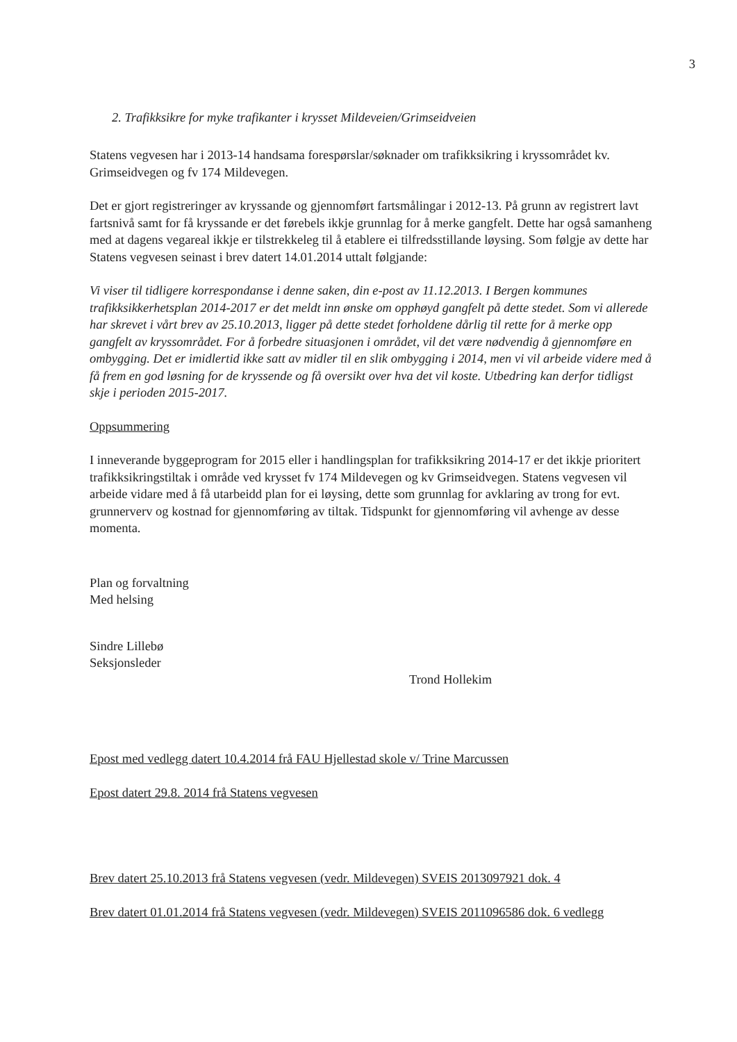3
2. Trafikksikre for myke trafikanter i krysset Mildeveien/Grimseidveien
Statens vegvesen har i 2013-14 handsama forespørslar/søknader om trafikksikring i kryssområdet kv. Grimseidvegen og fv 174 Mildevegen.
Det er gjort registreringer av kryssande og gjennomført fartsmålingar i 2012-13. På grunn av registrert lavt fartsnivå samt for få kryssande er det førebels ikkje grunnlag for å merke gangfelt. Dette har også samanheng med at dagens vegareal ikkje er tilstrekkeleg til å etablere ei tilfredsstillande løysing. Som følgje av dette har Statens vegvesen seinast i brev datert 14.01.2014 uttalt følgjande:
Vi viser til tidligere korrespondanse i denne saken, din e-post av 11.12.2013. I Bergen kommunes trafikksikkerhetsplan 2014-2017 er det meldt inn ønske om opphøyd gangfelt på dette stedet. Som vi allerede har skrevet i vårt brev av 25.10.2013, ligger på dette stedet forholdene dårlig til rette for å merke opp gangfelt av kryssområdet. For å forbedre situasjonen i området, vil det være nødvendig å gjennomføre en ombygging. Det er imidlertid ikke satt av midler til en slik ombygging i 2014, men vi vil arbeide videre med å få frem en god løsning for de kryssende og få oversikt over hva det vil koste. Utbedring kan derfor tidligst skje i perioden 2015-2017.
Oppsummering
I inneverande byggeprogram for 2015 eller i handlingsplan for trafikksikring 2014-17 er det ikkje prioritert trafikksikringstiltak i område ved krysset fv 174 Mildevegen og kv Grimseidvegen. Statens vegvesen vil arbeide vidare med å få utarbeidd plan for ei løysing, dette som grunnlag for avklaring av trong for evt. grunnerverv og kostnad for gjennomføring av tiltak. Tidspunkt for gjennomføring vil avhenge av desse momenta.
Plan og forvaltning
Med helsing
Sindre Lillebø
Seksjonsleder
Trond Hollekim
Epost med vedlegg datert 10.4.2014 frå FAU Hjellestad skole v/ Trine Marcussen
Epost datert 29.8. 2014 frå Statens vegvesen
Brev datert 25.10.2013 frå Statens vegvesen (vedr. Mildevegen) SVEIS 2013097921 dok. 4
Brev datert 01.01.2014 frå Statens vegvesen (vedr. Mildevegen) SVEIS 2011096586 dok. 6 vedlegg